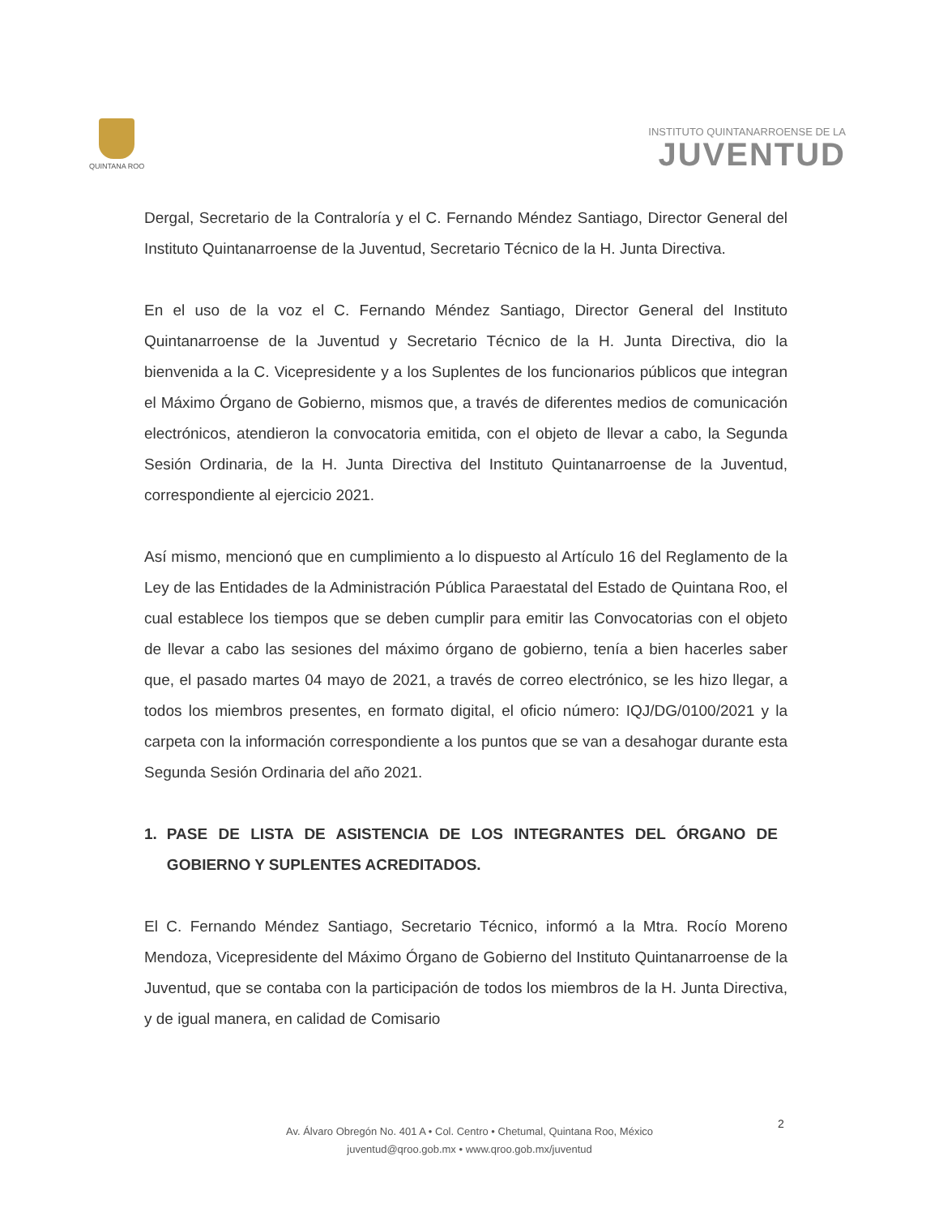QUINTANA ROO
INSTITUTO QUINTANARROENSE DE LA
JUVENTUD
Dergal, Secretario de la Contraloría y el C. Fernando Méndez Santiago, Director General del Instituto Quintanarroense de la Juventud, Secretario Técnico de la H. Junta Directiva.
En el uso de la voz el C. Fernando Méndez Santiago, Director General del Instituto Quintanarroense de la Juventud y Secretario Técnico de la H. Junta Directiva, dio la bienvenida a la C. Vicepresidente y a los Suplentes de los funcionarios públicos que integran el Máximo Órgano de Gobierno, mismos que, a través de diferentes medios de comunicación electrónicos, atendieron la convocatoria emitida, con el objeto de llevar a cabo, la Segunda Sesión Ordinaria, de la H. Junta Directiva del Instituto Quintanarroense de la Juventud, correspondiente al ejercicio 2021.
Así mismo, mencionó que en cumplimiento a lo dispuesto al Artículo 16 del Reglamento de la Ley de las Entidades de la Administración Pública Paraestatal del Estado de Quintana Roo, el cual establece los tiempos que se deben cumplir para emitir las Convocatorias con el objeto de llevar a cabo las sesiones del máximo órgano de gobierno, tenía a bien hacerles saber que, el pasado martes 04 mayo de 2021, a través de correo electrónico, se les hizo llegar, a todos los miembros presentes, en formato digital, el oficio número: IQJ/DG/0100/2021 y la carpeta con la información correspondiente a los puntos que se van a desahogar durante esta Segunda Sesión Ordinaria del año 2021.
1. PASE DE LISTA DE ASISTENCIA DE LOS INTEGRANTES DEL ÓRGANO DE GOBIERNO Y SUPLENTES ACREDITADOS.
El C. Fernando Méndez Santiago, Secretario Técnico, informó a la Mtra. Rocío Moreno Mendoza, Vicepresidente del Máximo Órgano de Gobierno del Instituto Quintanarroense de la Juventud, que se contaba con la participación de todos los miembros de la H. Junta Directiva, y de igual manera, en calidad de Comisario
2
Av. Álvaro Obregón No. 401 A • Col. Centro • Chetumal, Quintana Roo, México
juventud@qroo.gob.mx • www.qroo.gob.mx/juventud